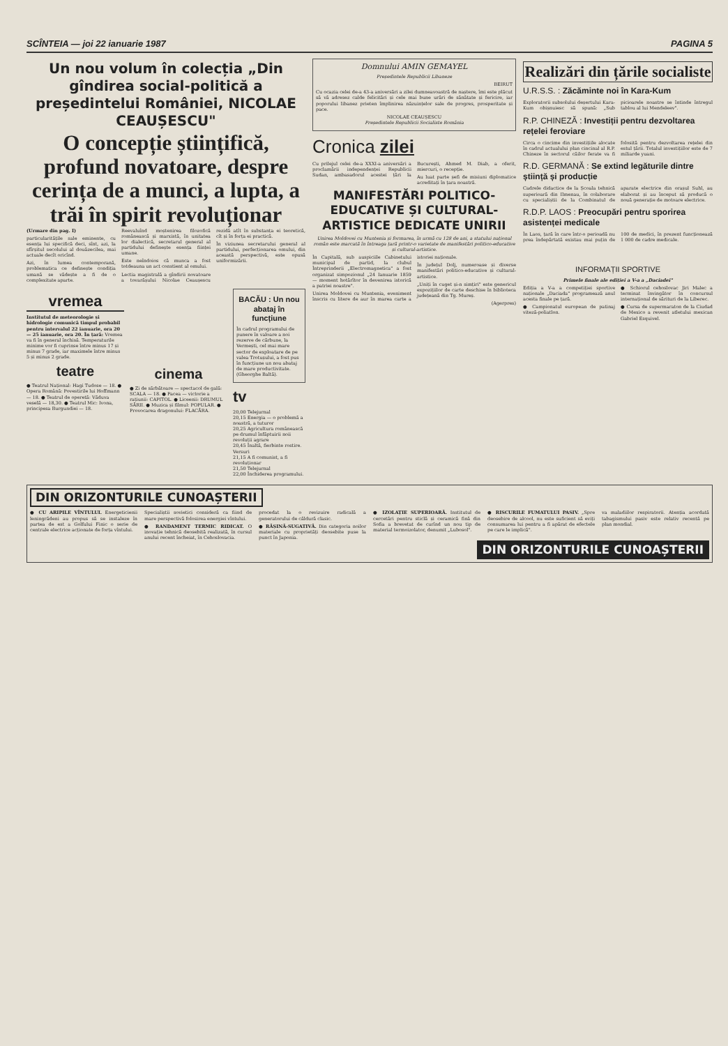SCÎNTEIA — joi 22 ianuarie 1987 PAGINA 5
Un nou volum în colecția „Din gîndirea social-politică a președintelui României, NICOLAE CEAUȘESCU"
O concepție științifică, profund novatoare, despre cerința de a munci, a lupta, a trăi în spirit revoluționar
(Urmare din pag. I)
particularitățile sale eminente, cu esența lui specifică deci, sînt, azi, la sfîrșitul secolului al douăzecilea, mai actuale decît oricînd.
Azi, în lumea contemporană, problematica ce definește condiția umană se vădește a fi de o complexitate aparte.
Reevaluînd moștenirea filozofică românească și marxistă, în unitatea lor dialectică, secretarul general al partidului definește esența ființei umane.
Este neîndoios că munca a fost totdeauna un act constient al omului.
Lectia magistrală a gîndirii novatoare a tovarășului Nicolae Ceaușescu rezidă atît în substanța ei teoretică, cît și în forța ei practică.
În viziunea secretarului general al partidului, perfecționarea omului, din această perspectivă, este opusă uniformizării.
vremea
Institutul de meteorologie și hidrologie comunică timpul probabil pentru intervalul 22 ianuarie, ora 20 — 25 ianuarie, ora 20. În țară: Vremea va fi în general închisă. Temperaturile minime vor fi cuprinse între minus 17 și minus 7 grade, iar maximele între minus 5 și minus 2 grade.
teatre
● Teatrul Național: Hagi Tudose — 18. ● Opera Română: Povestirile lui Hoffmann — 18. ● Teatrul de operetă: Văduva veselă — 18,30. ● Teatrul Mic: Ivona, principesa Burgundiei — 18.
cinema
● Zi de sărbătoare — spectacol de gală: SCALA — 18. ● Pacea — victorie a rațiunii: CAPITOL. ● Liceenii: DRUMUL SĂRII. ● Muzica și filmul: POPULAR. ● Provocarea dragonului: FLACĂRA.
BACĂU : Un nou abataj în funcțiune
În cadrul programului de punere în valoare a noi rezerve de cărbune, la Vermești, cel mai mare sector de exploatare de pe valea Trotușului, a fost pus în funcțiune un nou abataj de mare productivitate. (Gheorghe Baltă).
tv
20,00 Telejurnal
20,15 Energia — o problemă a noastră, a tuturor
20,25 Agricultura românească pe drumul înfăptuirii noii revoluții agrare
20,45 Înaltă, fierbinte rostire. Versuri
21,15 A fi comunist, a fi revoluționar
21,50 Telejurnal
22,00 Închiderea programului.
Domnului AMIN GEMAYEL
Președintele Republicii Libaneze
BEIRUT
Cu ocazia celei de-a 43-a aniversări a zilei dumneavoastră de naștere, îmi este plăcut să vă adresez calde felicitări și cele mai bune urări de sănătate și fericire, iar poporului libanez prieten împlinirea năzuințelor sale de progres, prosperitate și pace.
NICOLAE CEAUȘESCU
Președintele Republicii Socialiste România
Cronica zilei
Cu prilejul celei de-a XXXI-a aniversări a proclamării independenței Republicii Sudan, ambasadorul acestei țări la București, Ahmed M. Diab, a oferit, miercuri, o recepție.
Au luat parte șefi de misiuni diplomatice acreditați în țara noastră.
MANIFESTĂRI POLITICO-EDUCATIVE ȘI CULTURAL-ARTISTICE DEDICATE UNIRII
Unirea Moldovei cu Muntenia și formarea, în urmă cu 128 de ani, a statului național român este marcată în întreaga țară printr-o varietate de manifestări politico-educative și cultural-artistice.
În Capitală, sub auspiciile Cabinetului municipal de partid, la clubul Întreprinderii „Electromagnetica" a fost organizat simpozionul „24 Ianuarie 1859 — moment hotărîtor în devenirea istorică a patriei noastre".
Unirea Moldovei cu Muntenia, eveniment înscris cu litere de aur în marea carte a istoriei naționale.
În județul Dolj, numeroase și diverse manifestări politico-educative și cultural-artistice.
„Uniți în cuget și-n simțiri" este genericul expozițiilor de carte deschise în biblioteca județeană din Tg. Mureș.
(Agerpres)
Realizări din țările socialiste
U.R.S.S. : Zăcăminte noi în Kara-Kum
Exploratorii subsolului deșertului Kara-Kum obișnuiesc să spună: „Sub picioarele noastre se întinde întregul tablou al lui Mendeleev".
R.P. CHINEZĂ : Investiții pentru dezvoltarea rețelei feroviare
Circa o cincime din investițiile alocate în cadrul actualului plan cincinal al R.P. Chineze în sectorul căilor ferate va fi folosită pentru dezvoltarea rețelei din estul țării. Totalul investițiilor este de 7 miliarde yuani.
R.D. GERMANĂ : Se extind legăturile dintre știință și producție
Cadrele didactice de la Școala tehnică superioară din Ilmenau, în colaborare cu specialiștii de la Combinatul de aparate electrice din orașul Suhl, au elaborat și au început să producă o nouă generație de motoare electrice.
R.D.P. LAOS : Preocupări pentru sporirea asistenței medicale
În Laos, țară în care într-o perioadă nu prea îndepărtată existau mai puțin de 100 de medici, în prezent funcționează 1 000 de cadre medicale.
INFORMAȚII SPORTIVE
Primele finale ale ediției a V-a a „Daciadei"
Ediția a V-a a competiției sportive naționale „Daciada" programează anul acesta finale pe țară.
● Campionatul european de patinaj viteză-poliatlon.
● Schiorul cehoslovac Jiri Malec a terminat învingător în concursul internațional de sărituri de la Liberec.
● Cursa de supermaraton de la Ciudad de Mexico a revenit atletului mexican Gabriel Esquivel.
DIN ORIZONTURILE CUNOAȘTERII
● CU ARIPILE VÎNTULUI. Energeticienii leningrădeni au propus să se instaleze în partea de est a Golfului Finic o serie de centrale electrice acționate de forța vîntului.
Specialiștii sovietici consideră ca fiind de mare perspectivă folosirea energiei vîntului.
● RANDAMENT TERMIC RIDICAT. O inovație tehnică deosebită realizată, în cursul anului recent încheiat, în Cehoslovacia.
procedat la o revizuire radicală a generatorului de căldură clasic.
● RĂȘINĂ-SUGATIVĂ. Din categoria noilor materiale cu proprietăți deosebite puse la punct în Japonia.
● IZOLAȚIE SUPERIOARĂ. Institutul de cercetări pentru sticlă și ceramică fină din Sofia a brevetat de curînd un nou tip de material termoizolator, denumit „Lubosol".
● RISCURILE FUMATULUI PASIV. „Spre deosebire de alcool, nu este suficient să eviți consumarea lui pentru a fi apărat de efectele pe care le implică".
va maladiilor respiratorii. Atenția acordată tabagismului pasiv este relativ recentă pe plan mondial.
DIN ORIZONTURILE CUNOAȘTERII